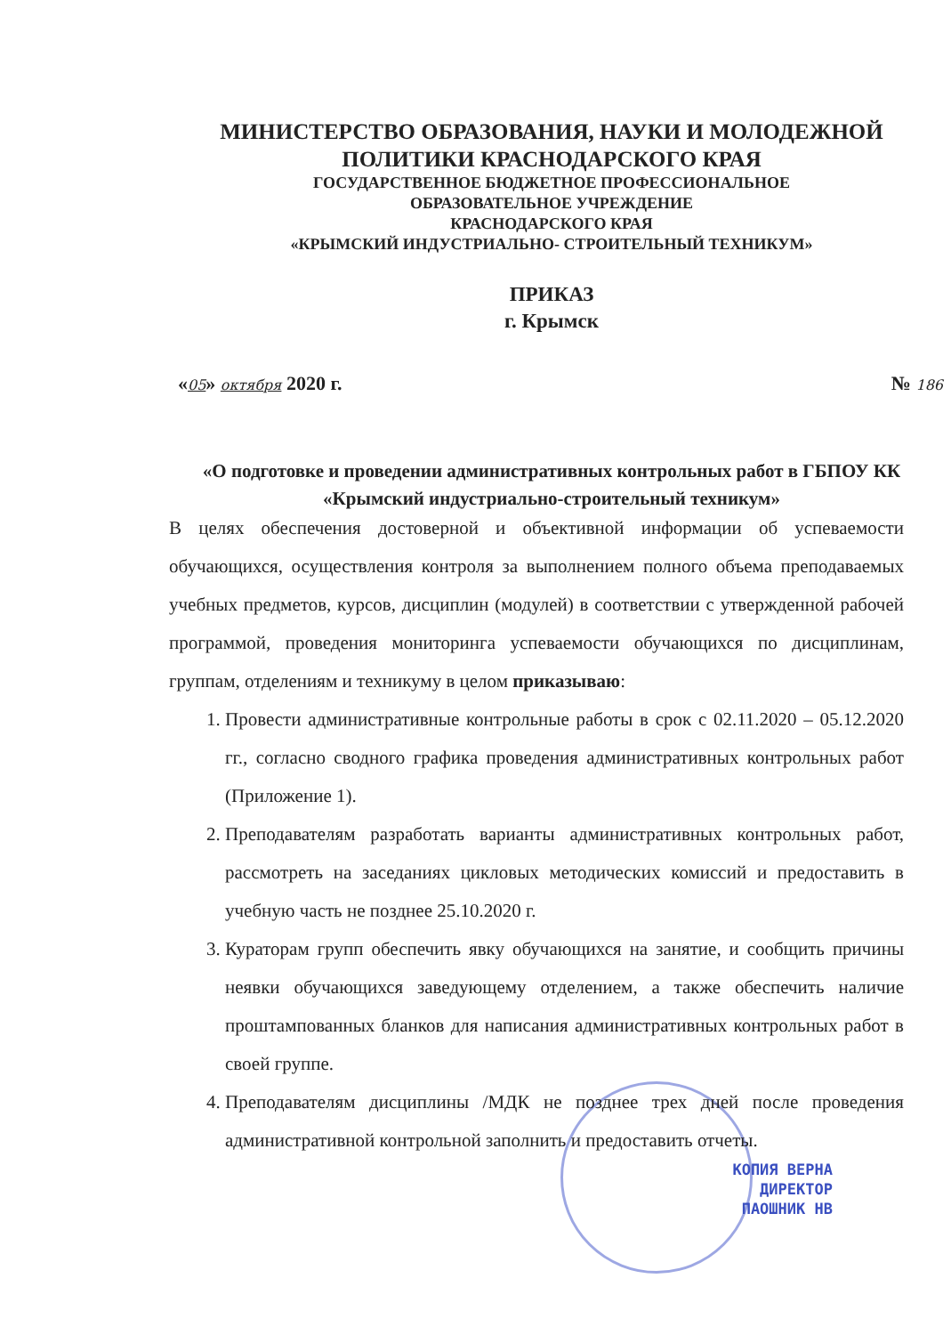МИНИСТЕРСТВО ОБРАЗОВАНИЯ, НАУКИ И МОЛОДЕЖНОЙ
ПОЛИТИКИ КРАСНОДАРСКОГО КРАЯ
ГОСУДАРСТВЕННОЕ БЮДЖЕТНОЕ ПРОФЕССИОНАЛЬНОЕ
ОБРАЗОВАТЕЛЬНОЕ УЧРЕЖДЕНИЕ
КРАСНОДАРСКОГО КРАЯ
«КРЫМСКИЙ ИНДУСТРИАЛЬНО- СТРОИТЕЛЬНЫЙ ТЕХНИКУМ»
ПРИКАЗ
г. Крымск
«05» октября 2020 г. № 186
«О подготовке и проведении административных контрольных работ в ГБПОУ КК «Крымский индустриально-строительный техникум»
В целях обеспечения достоверной и объективной информации об успеваемости обучающихся, осуществления контроля за выполнением полного объема преподаваемых учебных предметов, курсов, дисциплин (модулей) в соответствии с утвержденной рабочей программой, проведения мониторинга успеваемости обучающихся по дисциплинам, группам, отделениям и техникуму в целом приказываю:
1. Провести административные контрольные работы в срок с 02.11.2020 – 05.12.2020 гг., согласно сводного графика проведения административных контрольных работ (Приложение 1).
2. Преподавателям разработать варианты административных контрольных работ, рассмотреть на заседаниях цикловых методических комиссий и предоставить в учебную часть не позднее 25.10.2020 г.
3. Кураторам групп обеспечить явку обучающихся на занятие, и сообщить причины неявки обучающихся заведующему отделением, а также обеспечить наличие проштампованных бланков для написания административных контрольных работ в своей группе.
4. Преподавателям дисциплины /МДК не позднее трех дней после проведения административной контрольной заполнить и предоставить отчеты.
КОПИЯ ВЕРНА
ДИРЕКТОР
ПАОШНИК НВ